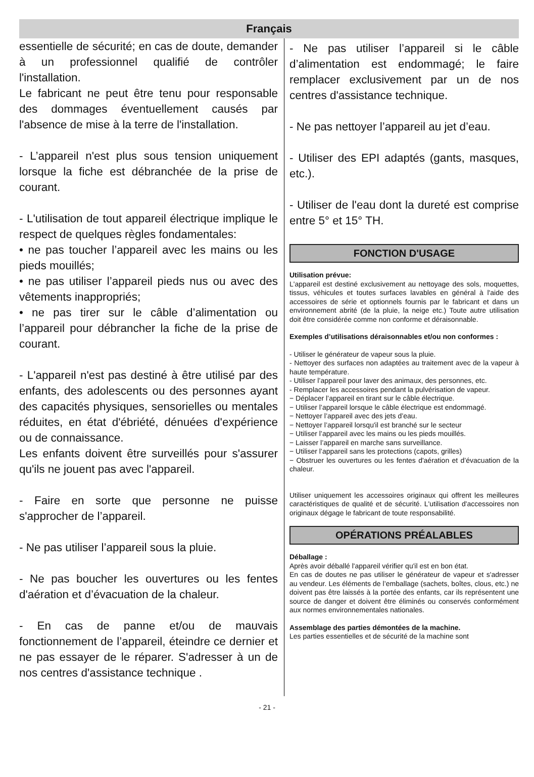Français
essentielle de sécurité; en cas de doute, demander à un professionnel qualifié de contrôler l'installation.
Le fabricant ne peut être tenu pour responsable des dommages éventuellement causés par l'absence de mise à la terre de l'installation.
- L’appareil n'est plus sous tension uniquement lorsque la fiche est débranchée de la prise de courant.
- L'utilisation de tout appareil électrique implique le respect de quelques règles fondamentales:
• ne pas toucher l’appareil avec les mains ou les pieds mouillés;
• ne pas utiliser l’appareil pieds nus ou avec des vêtements inappropriés;
• ne pas tirer sur le câble d’alimentation ou l’appareil pour débrancher la fiche de la prise de courant.
- L'appareil n'est pas destiné à être utilisé par des enfants, des adolescents ou des personnes ayant des capacités physiques, sensorielles ou mentales réduites, en état d'ébriété, dénuées d'expérience ou de connaissance.
Les enfants doivent être surveillés pour s'assurer qu'ils ne jouent pas avec l'appareil.
- Faire en sorte que personne ne puisse s'approcher de l’appareil.
- Ne pas utiliser l’appareil sous la pluie.
- Ne pas boucher les ouvertures ou les fentes d'aération et d’évacuation de la chaleur.
- En cas de panne et/ou de mauvais fonctionnement de l’appareil, éteindre ce dernier et ne pas essayer de le réparer. S'adresser à un de nos centres d'assistance technique .
- Ne pas utiliser l’appareil si le câble d’alimentation est endommagé; le faire remplacer exclusivement par un de nos centres d'assistance technique.
- Ne pas nettoyer l’appareil au jet d’eau.
- Utiliser des EPI adaptés (gants, masques, etc.).
- Utiliser de l'eau dont la dureté est comprise entre 5° et 15° TH.
FONCTION D'USAGE
Utilisation prévue:
L'appareil est destiné exclusivement au nettoyage des sols, moquettes, tissus, véhicules et toutes surfaces lavables en général à l'aide des accessoires de série et optionnels fournis par le fabricant et dans un environnement abrité (de la pluie, la neige etc.) Toute autre utilisation doit être considérée comme non conforme et déraisonnable.
Exemples d’utilisations déraisonnables et/ou non conformes :
- Utiliser le générateur de vapeur sous la pluie.
- Nettoyer des surfaces non adaptées au traitement avec de la vapeur à haute température.
- Utiliser l’appareil pour laver des animaux, des personnes, etc.
- Remplacer les accessoires pendant la pulvérisation de vapeur.
− Déplacer l’appareil en tirant sur le câble électrique.
− Utiliser l’appareil lorsque le câble électrique est endommagé.
− Nettoyer l’appareil avec des jets d’eau.
− Nettoyer l’appareil lorsqu'il est branché sur le secteur
− Utiliser l’appareil avec les mains ou les pieds mouillés.
− Laisser l’appareil en marche sans surveillance.
− Utiliser l’appareil sans les protections (capots, grilles)
− Obstruer les ouvertures ou les fentes d'aération et d’évacuation de la chaleur.
Utiliser uniquement les accessoires originaux qui offrent les meilleures caractéristiques de qualité et de sécurité. L'utilisation d'accessoires non originaux dégage le fabricant de toute responsabilité.
OPÉRATIONS PRÉALABLES
Déballage :
Après avoir déballé l'appareil vérifier qu'il est en bon état.
En cas de doutes ne pas utiliser le générateur de vapeur et s'adresser au vendeur. Les éléments de l’emballage (sachets, boîtes, clous, etc.) ne doivent pas être laissés à la portée des enfants, car ils représentent une source de danger et doivent être éliminés ou conservés conformément aux normes environnementales nationales.
Assemblage des parties démontées de la machine.
Les parties essentielles et de sécurité de la machine sont
- 21 -